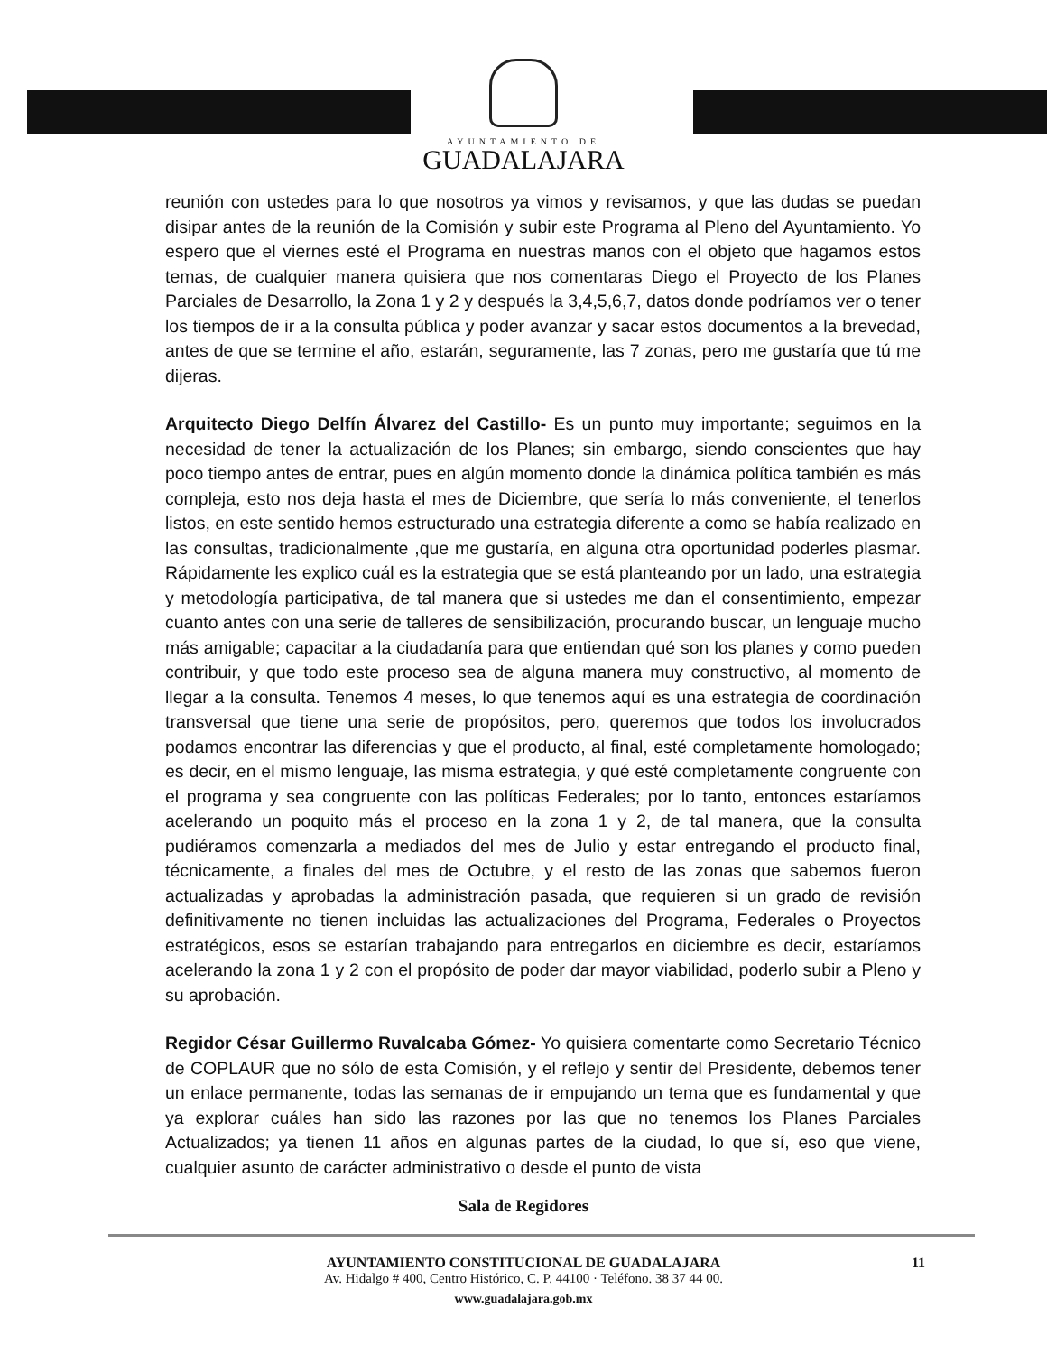AYUNTAMIENTO DE
GUADALAJARA
reunión con ustedes para lo que nosotros ya vimos y revisamos, y que las dudas se puedan disipar antes de la reunión de la Comisión y subir este Programa al Pleno del Ayuntamiento. Yo espero que el viernes esté el Programa en nuestras manos con el objeto que hagamos estos temas, de cualquier manera quisiera que nos comentaras Diego el Proyecto de los Planes Parciales de Desarrollo, la Zona 1 y 2 y después la 3,4,5,6,7, datos donde podríamos ver o tener los tiempos de ir a la consulta pública y poder avanzar y sacar estos documentos a la brevedad, antes de que se termine el año, estarán, seguramente, las 7 zonas, pero me gustaría que tú me dijeras.
Arquitecto Diego Delfín Álvarez del Castillo- Es un punto muy importante; seguimos en la necesidad de tener la actualización de los Planes; sin embargo, siendo conscientes que hay poco tiempo antes de entrar, pues en algún momento donde la dinámica política también es más compleja, esto nos deja hasta el mes de Diciembre, que sería lo más conveniente, el tenerlos listos, en este sentido hemos estructurado una estrategia diferente a como se había realizado en las consultas, tradicionalmente ,que me gustaría, en alguna otra oportunidad poderles plasmar. Rápidamente les explico cuál es la estrategia que se está planteando por un lado, una estrategia y metodología participativa, de tal manera que si ustedes me dan el consentimiento, empezar cuanto antes con una serie de talleres de sensibilización, procurando buscar, un lenguaje mucho más amigable; capacitar a la ciudadanía para que entiendan qué son los planes y como pueden contribuir, y que todo este proceso sea de alguna manera muy constructivo, al momento de llegar a la consulta. Tenemos 4 meses, lo que tenemos aquí es una estrategia de coordinación transversal que tiene una serie de propósitos, pero, queremos que todos los involucrados podamos encontrar las diferencias y que el producto, al final, esté completamente homologado; es decir, en el mismo lenguaje, las misma estrategia, y qué esté completamente congruente con el programa y sea congruente con las políticas Federales; por lo tanto, entonces estaríamos acelerando un poquito más el proceso en la zona 1 y 2, de tal manera, que la consulta pudiéramos comenzarla a mediados del mes de Julio y estar entregando el producto final, técnicamente, a finales del mes de Octubre, y el resto de las zonas que sabemos fueron actualizadas y aprobadas la administración pasada, que requieren si un grado de revisión definitivamente no tienen incluidas las actualizaciones del Programa, Federales o Proyectos estratégicos, esos se estarían trabajando para entregarlos en diciembre es decir, estaríamos acelerando la zona 1 y 2 con el propósito de poder dar mayor viabilidad, poderlo subir a Pleno y su aprobación.
Regidor César Guillermo Ruvalcaba Gómez- Yo quisiera comentarte como Secretario Técnico de COPLAUR que no sólo de esta Comisión, y el reflejo y sentir del Presidente, debemos tener un enlace permanente, todas las semanas de ir empujando un tema que es fundamental y que ya explorar cuáles han sido las razones por las que no tenemos los Planes Parciales Actualizados; ya tienen 11 años en algunas partes de la ciudad, lo que sí, eso que viene, cualquier asunto de carácter administrativo o desde el punto de vista
Sala de Regidores
AYUNTAMIENTO CONSTITUCIONAL DE GUADALAJARA 11
Av. Hidalgo # 400, Centro Histórico, C. P. 44100 · Teléfono. 38 37 44 00.
www.guadalajara.gob.mx